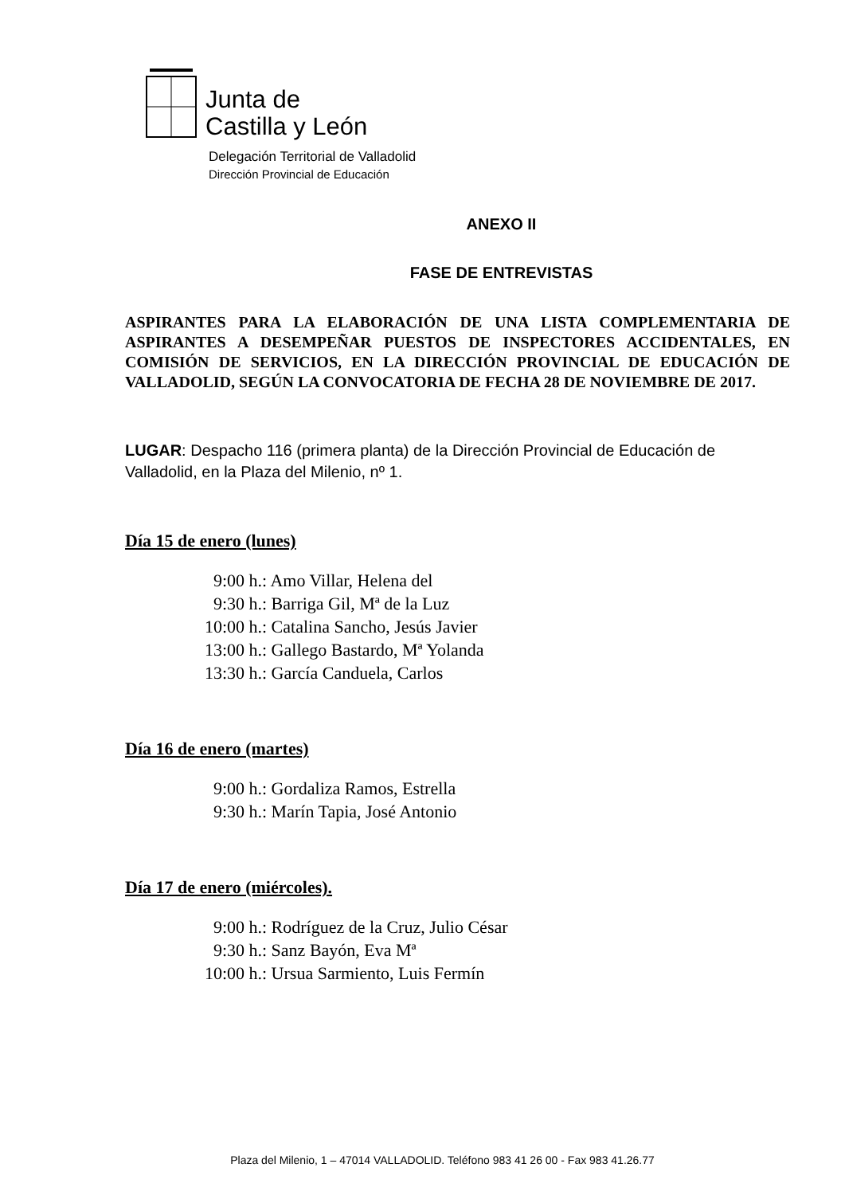Junta de
Castilla y León
Delegación Territorial de Valladolid
Dirección Provincial de Educación
ANEXO II
FASE DE ENTREVISTAS
ASPIRANTES PARA LA ELABORACIÓN DE UNA LISTA COMPLEMENTARIA DE ASPIRANTES A DESEMPEÑAR PUESTOS DE INSPECTORES ACCIDENTALES, EN COMISIÓN DE SERVICIOS, EN LA DIRECCIÓN PROVINCIAL DE EDUCACIÓN DE VALLADOLID, SEGÚN LA CONVOCATORIA DE FECHA 28 DE NOVIEMBRE DE 2017.
LUGAR: Despacho 116 (primera planta) de la Dirección Provincial de Educación de Valladolid, en la Plaza del Milenio, nº 1.
Día 15 de enero (lunes)
9:00 h.: Amo Villar, Helena del
9:30 h.: Barriga Gil, Mª de la Luz
10:00 h.: Catalina Sancho, Jesús Javier
13:00 h.: Gallego Bastardo, Mª Yolanda
13:30 h.: García Canduela, Carlos
Día 16 de enero (martes)
9:00 h.: Gordaliza Ramos, Estrella
9:30 h.: Marín Tapia, José Antonio
Día 17 de enero (miércoles).
9:00 h.: Rodríguez de la Cruz, Julio César
9:30 h.: Sanz Bayón, Eva Mª
10:00 h.: Ursua Sarmiento, Luis Fermín
Plaza del Milenio, 1 – 47014 VALLADOLID. Teléfono 983 41 26 00 - Fax 983 41.26.77